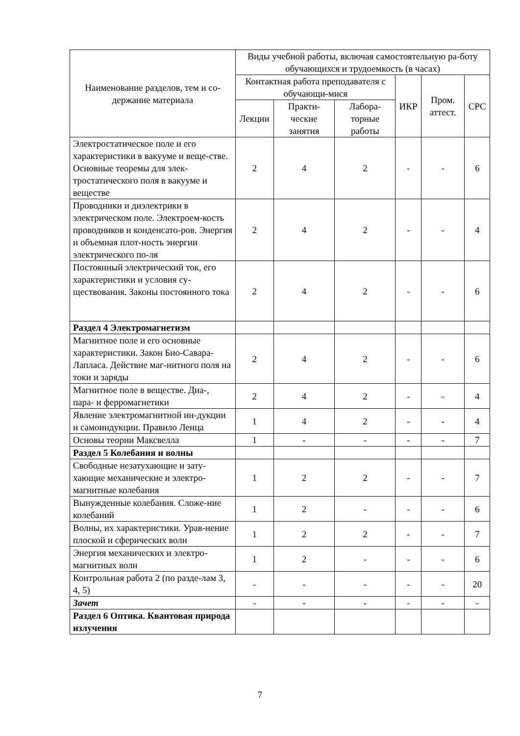| Наименование разделов, тем и со-держание материала | Виды учебной работы, включая самостоятельную ра-боту обучающихся и трудоемкость (в часах) | | | | | |
| --- | --- | --- | --- | --- | --- | --- |
| | Контактная работа преподавателя с обучающи-мися | | | ИКР | Пром. аттест. | СРС |
| | Лекции | Практи-ческие занятия | Лабора-торные работы | | | |
| Электростатическое поле и его характеристики в вакууме и веще-стве. Основные теоремы для элек-тростатического поля в вакууме и веществе | 2 | 4 | 2 | - | - | 6 |
| Проводники и диэлектрики в электрическом поле. Электроем-кость проводников и конденсато-ров. Энергия и объемная плот-ность энергии электрического по-ля | 2 | 4 | 2 | - | - | 4 |
| Постоянный электрический ток, его характеристики и условия су-ществования. Законы постоянного тока | 2 | 4 | 2 | - | - | 6 |
| Раздел 4 Электромагнетизм | | | | | | |
| Магнитное поле и его основные характеристики. Закон Био-Савара-Лапласа. Действие маг-нитного поля на токи и заряды | 2 | 4 | 2 | - | - | 6 |
| Магнитное поле в веществе. Диа-, пара- и ферромагнетики | 2 | 4 | 2 | - | - | 4 |
| Явление электромагнитной ин-дукции и самоиндукции. Правило Ленца | 1 | 4 | 2 | - | - | 4 |
| Основы теории Максвелла | 1 | - | - | - | - | 7 |
| Раздел 5 Колебания и волны | | | | | | |
| Свободные незатухающие и зату-хающие механические и электро-магнитные колебания | 1 | 2 | 2 | - | - | 7 |
| Вынужденные колебания. Сложе-ние колебаний | 1 | 2 | - | - | - | 6 |
| Волны, их характеристики. Урав-нение плоской и сферических волн | 1 | 2 | 2 | - | - | 7 |
| Энергия механических и электро-магнитных волн | 1 | 2 | - | - | - | 6 |
| Контрольная работа 2 (по разде-лам 3, 4, 5) | - | - | - | - | - | 20 |
| Зачет | - | - | - | - | - | - |
| Раздел 6 Оптика. Квантовая природа излучения | | | | | | |
7